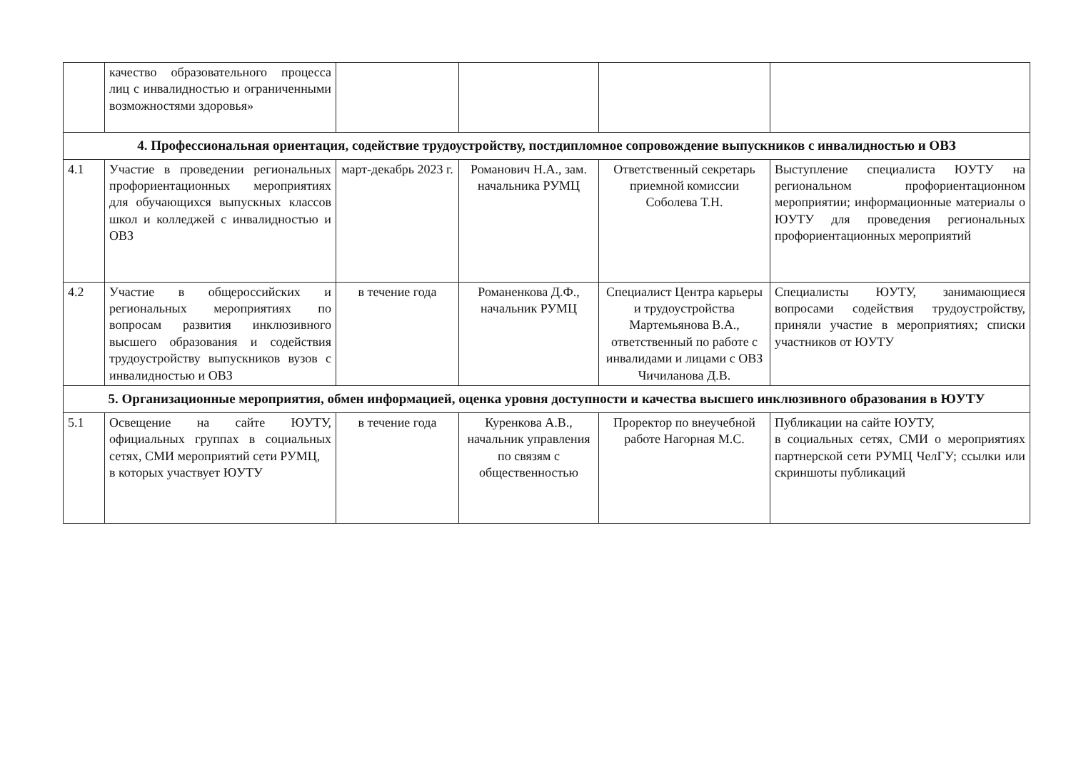| | качество образовательного процесса лиц с инвалидностью и ограниченными возможностями здоровья» | | | | |
| 4. Профессиональная ориентация, содействие трудоустройству, постдипломное сопровождение выпускников с инвалидностью и ОВЗ | | | | | |
| 4.1 | Участие в проведении региональных профориентационных мероприятиях для обучающихся выпускных классов школ и колледжей с инвалидностью и ОВЗ | март-декабрь 2023 г. | Романович Н.А., зам. начальника РУМЦ | Ответственный секретарь приемной комиссии Соболева Т.Н. | Выступление специалиста ЮУТУ на региональном профориентационном мероприятии; информационные материалы о ЮУТУ для проведения региональных профориентационных мероприятий |
| 4.2 | Участие в общероссийских и региональных мероприятиях по вопросам развития инклюзивного высшего образования и содействия трудоустройству выпускников вузов с инвалидностью и ОВЗ | в течение года | Романенкова Д.Ф., начальник РУМЦ | Специалист Центра карьеры и трудоустройства Мартемьянова В.А., ответственный по работе с инвалидами и лицами с ОВЗ Чичиланова Д.В. | Специалисты ЮУТУ, занимающиеся вопросами содействия трудоустройству, приняли участие в мероприятиях; списки участников от ЮУТУ |
| 5. Организационные мероприятия, обмен информацией, оценка уровня доступности и качества высшего инклюзивного образования в ЮУТУ | | | | | |
| 5.1 | Освещение на сайте ЮУТУ, официальных группах в социальных сетях, СМИ мероприятий сети РУМЦ, в которых участвует ЮУТУ | в течение года | Куренкова А.В., начальник управления по связям с общественностью | Проректор по внеучебной работе Нагорная М.С. | Публикации на сайте ЮУТУ, в социальных сетях, СМИ о мероприятиях партнерской сети РУМЦ ЧелГУ; ссылки или скриншоты публикаций |